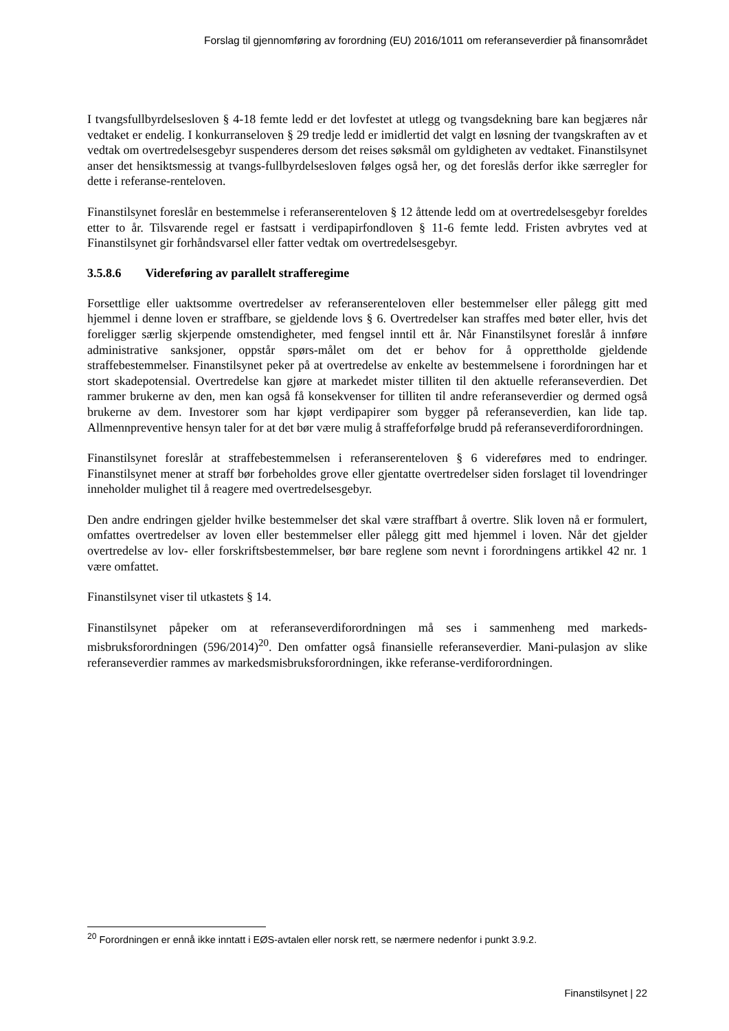Forslag til gjennomføring av forordning (EU) 2016/1011 om referanseverdier på finansområdet
I tvangsfullbyrdelsesloven § 4-18 femte ledd er det lovfestet at utlegg og tvangsdekning bare kan begjæres når vedtaket er endelig. I konkurranseloven § 29 tredje ledd er imidlertid det valgt en løsning der tvangskraften av et vedtak om overtredelsesgebyr suspenderes dersom det reises søksmål om gyldigheten av vedtaket. Finanstilsynet anser det hensiktsmessig at tvangs-fullbyrdelsesloven følges også her, og det foreslås derfor ikke særregler for dette i referanse-renteloven.
Finanstilsynet foreslår en bestemmelse i referanserenteloven § 12 åttende ledd om at overtredelsesgebyr foreldes etter to år. Tilsvarende regel er fastsatt i verdipapirfondloven § 11-6 femte ledd. Fristen avbrytes ved at Finanstilsynet gir forhåndsvarsel eller fatter vedtak om overtredelsesgebyr.
3.5.8.6 Videreføring av parallelt strafferegime
Forsettlige eller uaktsomme overtredelser av referanserenteloven eller bestemmelser eller pålegg gitt med hjemmel i denne loven er straffbare, se gjeldende lovs § 6. Overtredelser kan straffes med bøter eller, hvis det foreligger særlig skjerpende omstendigheter, med fengsel inntil ett år. Når Finanstilsynet foreslår å innføre administrative sanksjoner, oppstår spørs-målet om det er behov for å opprettholde gjeldende straffebestemmelser. Finanstilsynet peker på at overtredelse av enkelte av bestemmelsene i forordningen har et stort skadepotensial. Overtredelse kan gjøre at markedet mister tilliten til den aktuelle referanseverdien. Det rammer brukerne av den, men kan også få konsekvenser for tilliten til andre referanseverdier og dermed også brukerne av dem. Investorer som har kjøpt verdipapirer som bygger på referanseverdien, kan lide tap. Allmennpreventive hensyn taler for at det bør være mulig å straffeforfølge brudd på referanseverdiforordningen.
Finanstilsynet foreslår at straffebestemmelsen i referanserenteloven § 6 videreføres med to endringer. Finanstilsynet mener at straff bør forbeholdes grove eller gjentatte overtredelser siden forslaget til lovendringer inneholder mulighet til å reagere med overtredelsesgebyr.
Den andre endringen gjelder hvilke bestemmelser det skal være straffbart å overtre. Slik loven nå er formulert, omfattes overtredelser av loven eller bestemmelser eller pålegg gitt med hjemmel i loven. Når det gjelder overtredelse av lov- eller forskriftsbestemmelser, bør bare reglene som nevnt i forordningens artikkel 42 nr. 1 være omfattet.
Finanstilsynet viser til utkastets § 14.
Finanstilsynet påpeker om at referanseverdiforordningen må ses i sammenheng med markeds-misbruksforordningen (596/2014)<sup>20</sup>. Den omfatter også finansielle referanseverdier. Mani-pulasjon av slike referanseverdier rammes av markedsmisbruksforordningen, ikke referanse-verdiforordningen.
<sup>20</sup> Forordningen er ennå ikke inntatt i EØS-avtalen eller norsk rett, se nærmere nedenfor i punkt 3.9.2.
Finanstilsynet | 22